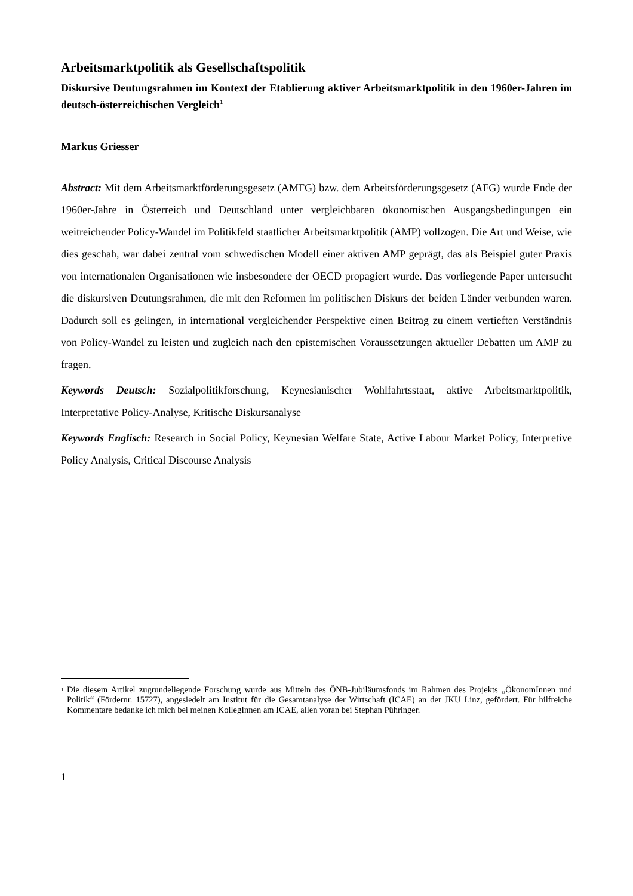Arbeitsmarktpolitik als Gesellschaftspolitik
Diskursive Deutungsrahmen im Kontext der Etablierung aktiver Arbeitsmarktpolitik in den 1960er-Jahren im deutsch-österreichischen Vergleich<sup>1</sup>
Markus Griesser
Abstract: Mit dem Arbeitsmarktförderungsgesetz (AMFG) bzw. dem Arbeitsförderungsgesetz (AFG) wurde Ende der 1960er-Jahre in Österreich und Deutschland unter vergleichbaren ökonomischen Ausgangsbedingungen ein weitreichender Policy-Wandel im Politikfeld staatlicher Arbeitsmarktpolitik (AMP) vollzogen. Die Art und Weise, wie dies geschah, war dabei zentral vom schwedischen Modell einer aktiven AMP geprägt, das als Beispiel guter Praxis von internationalen Organisationen wie insbesondere der OECD propagiert wurde. Das vorliegende Paper untersucht die diskursiven Deutungsrahmen, die mit den Reformen im politischen Diskurs der beiden Länder verbunden waren. Dadurch soll es gelingen, in international vergleichender Perspektive einen Beitrag zu einem vertieften Verständnis von Policy-Wandel zu leisten und zugleich nach den epistemischen Voraussetzungen aktueller Debatten um AMP zu fragen.
Keywords Deutsch: Sozialpolitikforschung, Keynesianischer Wohlfahrtsstaat, aktive Arbeitsmarktpolitik, Interpretative Policy-Analyse, Kritische Diskursanalyse
Keywords Englisch: Research in Social Policy, Keynesian Welfare State, Active Labour Market Policy, Interpretive Policy Analysis, Critical Discourse Analysis
1
Die diesem Artikel zugrundeliegende Forschung wurde aus Mitteln des ÖNB-Jubiläumsfonds im Rahmen des Projekts „ÖkonomInnen und Politik“ (Fördernr. 15727), angesiedelt am Institut für die Gesamtanalyse der Wirtschaft (ICAE) an der JKU Linz, gefördert. Für hilfreiche Kommentare bedanke ich mich bei meinen KollegInnen am ICAE, allen voran bei Stephan Pühringer.
1